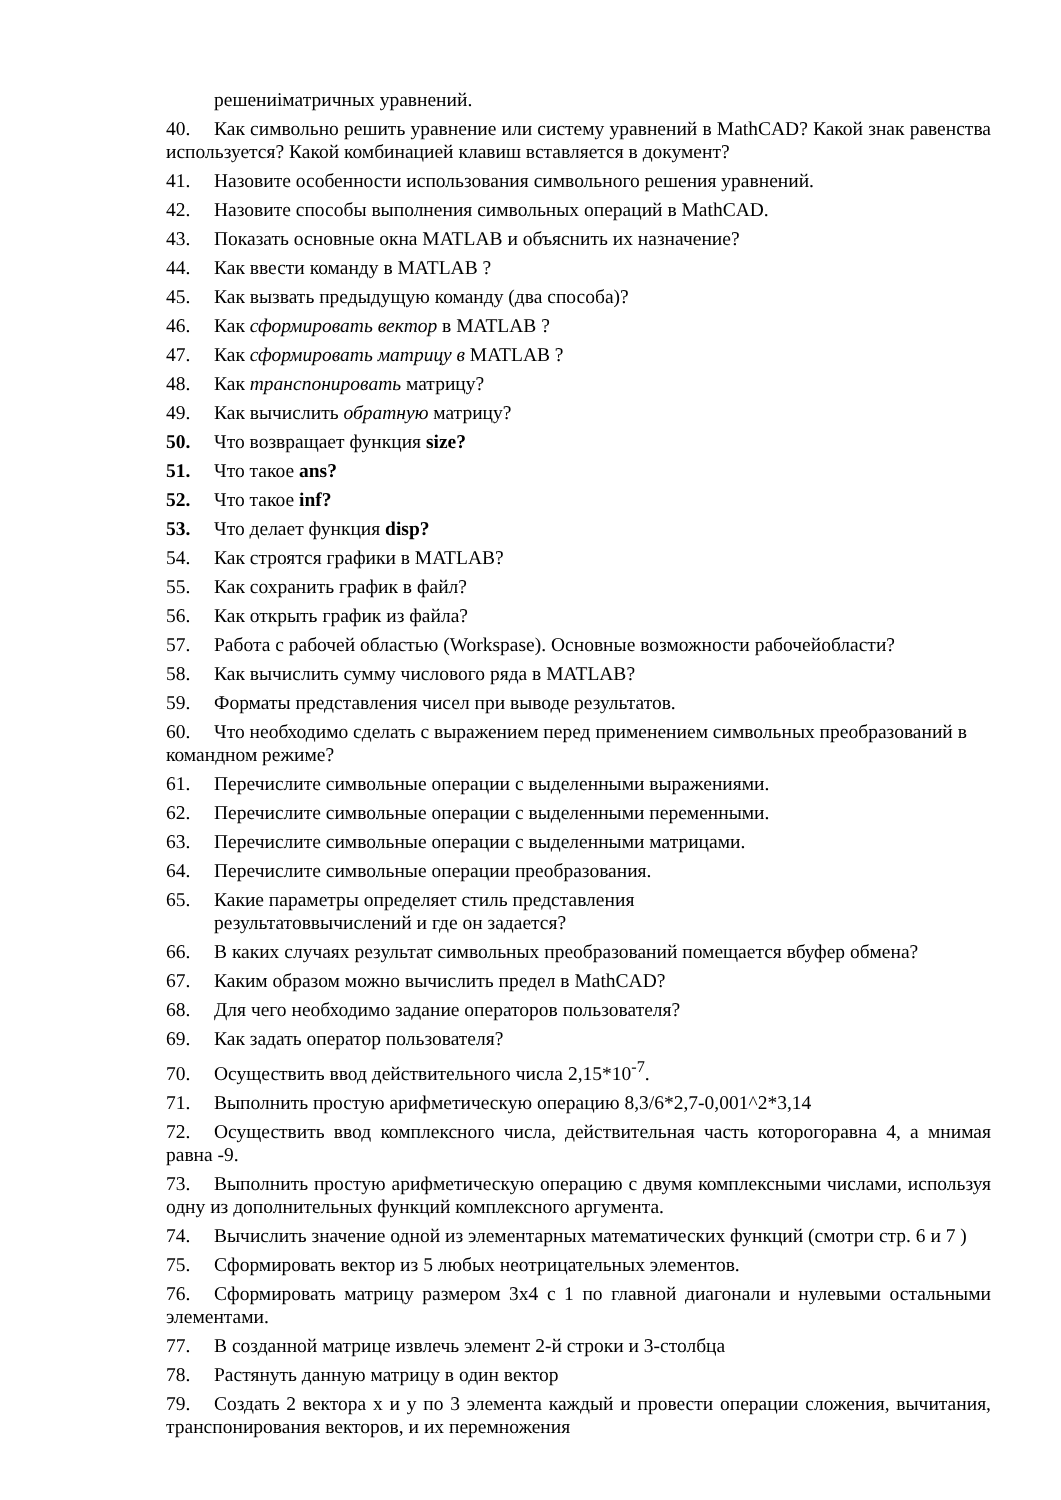решениіматричных уравнений.
40. Как символьно решить уравнение или систему уравнений в MathCAD? Какой знак равенства используется? Какой комбинацией клавиш вставляется в документ?
41. Назовите особенности использования символьного решения уравнений.
42. Назовите способы выполнения символьных операций в MathCAD.
43. Показать основные окна MATLAB и объяснить их назначение?
44. Как ввести команду в MATLAB ?
45. Как вызвать предыдущую команду (два способа)?
46. Как сформировать вектор в MATLAB ?
47. Как сформировать матрицу в MATLAB ?
48. Как транспонировать матрицу?
49. Как вычислить обратную матрицу?
50. Что возвращает функция size?
51. Что такое ans?
52. Что такое inf?
53. Что делает функция disp?
54. Как строятся графики в MATLAB?
55. Как сохранить график в файл?
56. Как открыть график из файла?
57. Работа с рабочей областью (Workspase). Основные возможности рабочейобласти?
58. Как вычислить сумму числового ряда в MATLAB?
59. Форматы представления чисел при выводе результатов.
60. Что необходимо сделать с выражением перед применением символьных преобразований в командном режиме?
61. Перечислите символьные операции с выделенными выражениями.
62. Перечислите символьные операции с выделенными переменными.
63. Перечислите символьные операции с выделенными матрицами.
64. Перечислите символьные операции преобразования.
65. Какие параметры определяет стиль представления
результатоввычислений и где он задается?
66. В каких случаях результат символьных преобразований помещается вбуфер обмена?
67. Каким образом можно вычислить предел в MathCAD?
68. Для чего необходимо задание операторов пользователя?
69. Как задать оператор пользователя?
70. Осуществить ввод действительного числа 2,15*10<sup>-7</sup>.
71. Выполнить простую арифметическую операцию 8,3/6*2,7-0,001^2*3,14
72. Осуществить ввод комплексного числа, действительная часть которогоравна 4, а мнимая равна -9.
73. Выполнить простую арифметическую операцию с двумя комплексными числами, используя одну из дополнительных функций комплексного аргумента.
74. Вычислить значение одной из элементарных математических функций (смотри стр. 6 и 7 )
75. Сформировать вектор из 5 любых неотрицательных элементов.
76. Сформировать матрицу размером 3х4 с 1 по главной диагонали и нулевыми остальными элементами.
77. В созданной матрице извлечь элемент 2-й строки и 3-столбца
78. Растянуть данную матрицу в один вектор
79. Создать 2 вектора x и y по 3 элемента каждый и провести операции сложения, вычитания, транспонирования векторов, и их перемножения